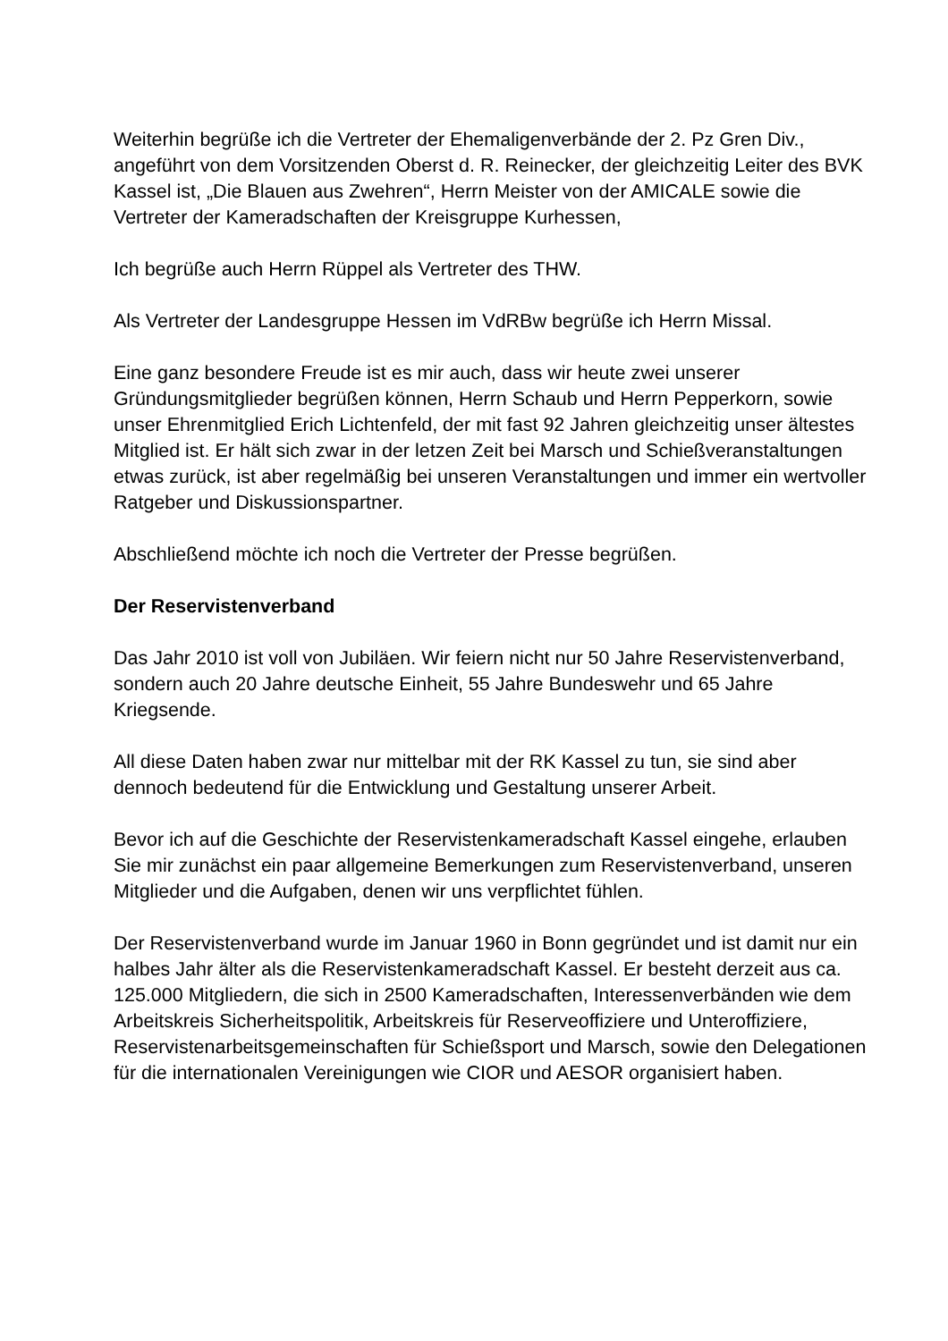Weiterhin begrüße ich die Vertreter der Ehemaligenverbände der 2. Pz Gren Div., angeführt von dem Vorsitzenden Oberst d. R. Reinecker, der gleichzeitig Leiter des BVK Kassel ist, „Die Blauen aus Zwehren“, Herrn Meister von der AMICALE sowie die Vertreter der Kameradschaften der Kreisgruppe Kurhessen,
Ich begrüße auch Herrn Rüppel als Vertreter des THW.
Als Vertreter der Landesgruppe Hessen im VdRBw begrüße ich Herrn Missal.
Eine ganz besondere Freude ist es mir auch, dass wir heute zwei unserer Gründungsmitglieder begrüßen können, Herrn Schaub und Herrn Pepperkorn, sowie unser Ehrenmitglied Erich Lichtenfeld, der mit fast 92 Jahren gleichzeitig unser ältestes Mitglied ist. Er hält sich zwar in der letzen Zeit bei Marsch und Schießveranstaltungen etwas zurück, ist aber regelmäßig bei unseren Veranstaltungen und immer ein wertvoller Ratgeber und Diskussionspartner.
Abschließend möchte ich noch die Vertreter der Presse begrüßen.
Der Reservistenverband
Das Jahr 2010 ist voll von Jubiläen. Wir feiern nicht nur 50 Jahre Reservistenverband, sondern auch 20 Jahre deutsche Einheit, 55 Jahre Bundeswehr und 65 Jahre Kriegsende.
All diese Daten haben zwar nur mittelbar mit der RK Kassel zu tun, sie sind aber dennoch bedeutend für die Entwicklung und Gestaltung unserer Arbeit.
Bevor ich auf die Geschichte der Reservistenkameradschaft Kassel eingehe, erlauben Sie mir zunächst ein paar allgemeine Bemerkungen zum Reservistenverband, unseren Mitglieder und die Aufgaben, denen wir uns verpflichtet fühlen.
Der Reservistenverband wurde im Januar 1960 in Bonn gegründet und ist damit nur ein halbes Jahr älter als die Reservistenkameradschaft Kassel. Er besteht derzeit aus ca. 125.000 Mitgliedern, die sich in 2500 Kameradschaften, Interessenverbänden wie dem Arbeitskreis Sicherheitspolitik, Arbeitskreis für Reserveoffiziere und Unteroffiziere, Reservistenarbeitsgemeinschaften für Schießsport und Marsch, sowie den Delegationen für die internationalen Vereinigungen wie CIOR und AESOR organisiert haben.